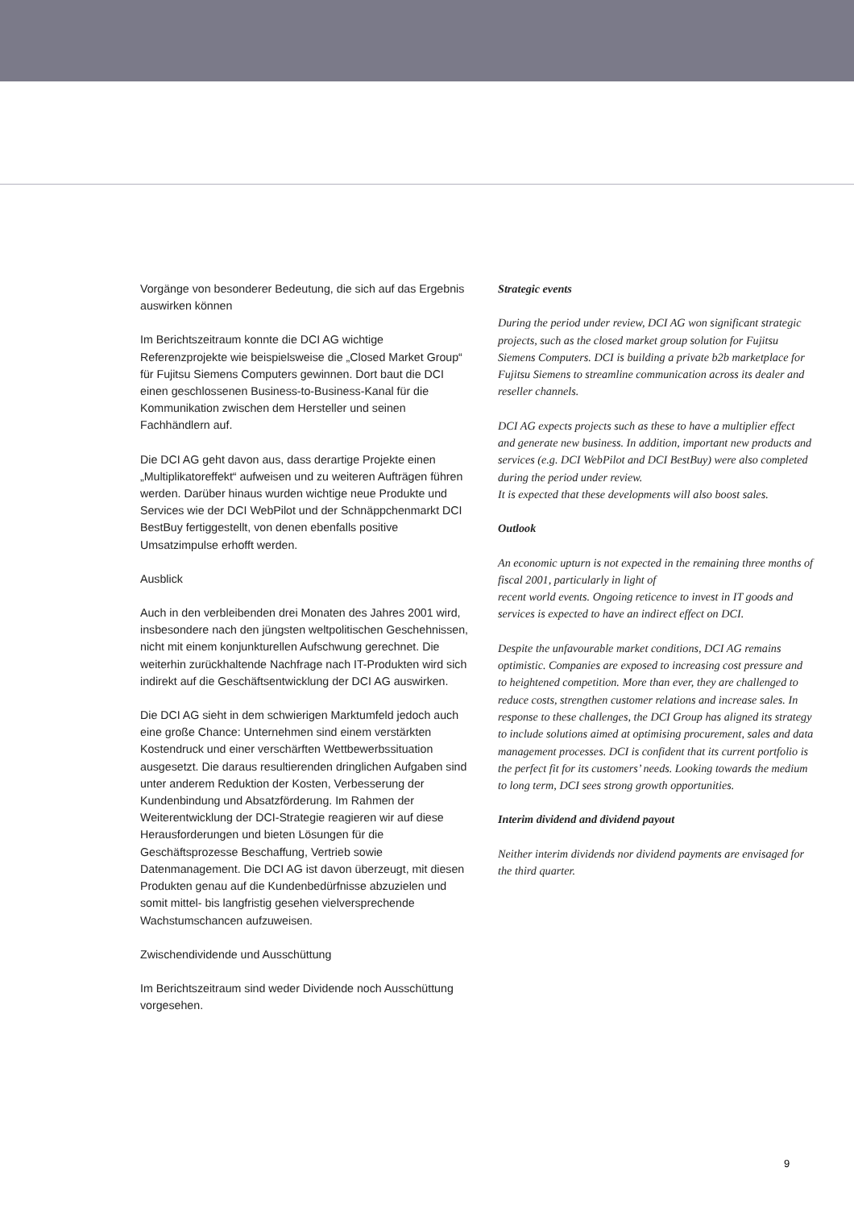Vorgänge von besonderer Bedeutung, die sich auf das Ergebnis auswirken können
Im Berichtszeitraum konnte die DCI AG wichtige Referenzprojekte wie beispielsweise die „Closed Market Group“ für Fujitsu Siemens Computers gewinnen. Dort baut die DCI einen geschlossenen Business-to-Business-Kanal für die Kommunikation zwischen dem Hersteller und seinen Fachhändlern auf.
Die DCI AG geht davon aus, dass derartige Projekte einen „Multiplikatoreffekt“ aufweisen und zu weiteren Aufträgen führen werden. Darüber hinaus wurden wichtige neue Produkte und Services wie der DCI WebPilot und der Schnäppchenmarkt DCI BestBuy fertiggestellt, von denen ebenfalls positive Umsatzimpulse erhofft werden.
Ausblick
Auch in den verbleibenden drei Monaten des Jahres 2001 wird, insbesondere nach den jüngsten weltpolitischen Geschehnissen, nicht mit einem konjunkturellen Aufschwung gerechnet. Die weiterhin zurückhaltende Nachfrage nach IT-Produkten wird sich indirekt auf die Geschäftsentwicklung der DCI AG auswirken.
Die DCI AG sieht in dem schwierigen Marktumfeld jedoch auch eine große Chance: Unternehmen sind einem verstärkten Kostendruck und einer verschärften Wettbewerbssituation ausgesetzt. Die daraus resultierenden dringlichen Aufgaben sind unter anderem Reduktion der Kosten, Verbesserung der Kundenbindung und Absatzförderung. Im Rahmen der Weiterentwicklung der DCI-Strategie reagieren wir auf diese Herausforderungen und bieten Lösungen für die Geschäftsprozesse Beschaffung, Vertrieb sowie Datenmanagement. Die DCI AG ist davon überzeugt, mit diesen Produkten genau auf die Kundenbedürfnisse abzuzielen und somit mittel- bis langfristig gesehen vielversprechende Wachstumschancen aufzuweisen.
Zwischendividende und Ausschüttung
Im Berichtszeitraum sind weder Dividende noch Ausschüttung vorgesehen.
Strategic events
During the period under review, DCI AG won significant strategic projects, such as the closed market group solution for Fujitsu Siemens Computers. DCI is building a private b2b marketplace for Fujitsu Siemens to streamline communication across its dealer and reseller channels.
DCI AG expects projects such as these to have a multiplier effect and generate new business. In addition, important new products and services (e.g. DCI WebPilot and DCI BestBuy) were also completed during the period under review.
It is expected that these developments will also boost sales.
Outlook
An economic upturn is not expected in the remaining three months of fiscal 2001, particularly in light of
recent world events. Ongoing reticence to invest in IT goods and services is expected to have an indirect effect on DCI.
Despite the unfavourable market conditions, DCI AG remains optimistic. Companies are exposed to increasing cost pressure and to heightened competition. More than ever, they are challenged to reduce costs, strengthen customer relations and increase sales. In response to these challenges, the DCI Group has aligned its strategy to include solutions aimed at optimising procurement, sales and data management processes. DCI is confident that its current portfolio is the perfect fit for its customers’ needs. Looking towards the medium to long term, DCI sees strong growth opportunities.
Interim dividend and dividend payout
Neither interim dividends nor dividend payments are envisaged for the third quarter.
9